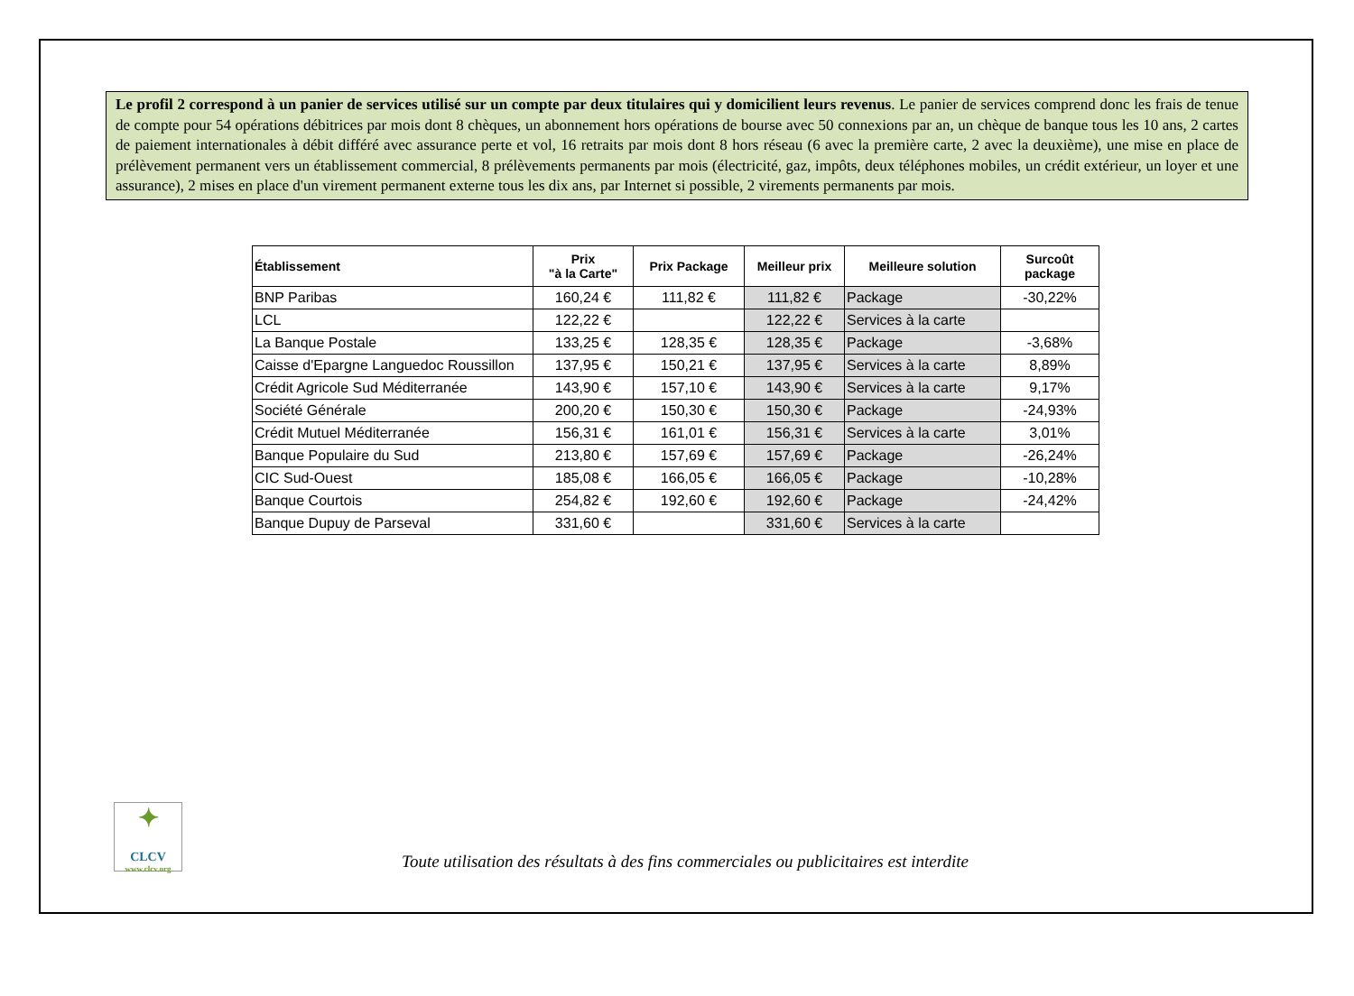Le profil 2 correspond à un panier de services utilisé sur un compte par deux titulaires qui y domicilient leurs revenus. Le panier de services comprend donc les frais de tenue de compte pour 54 opérations débitrices par mois dont 8 chèques, un abonnement hors opérations de bourse avec 50 connexions par an, un chèque de banque tous les 10 ans, 2 cartes de paiement internationales à débit différé avec assurance perte et vol, 16 retraits par mois dont 8 hors réseau (6 avec la première carte, 2 avec la deuxième), une mise en place de prélèvement permanent vers un établissement commercial, 8 prélèvements permanents par mois (électricité, gaz, impôts, deux téléphones mobiles, un crédit extérieur, un loyer et une assurance), 2 mises en place d'un virement permanent externe tous les dix ans, par Internet si possible, 2 virements permanents par mois.
| Établissement | Prix "à la Carte" | Prix Package | Meilleur prix | Meilleure solution | Surcoût package |
| --- | --- | --- | --- | --- | --- |
| BNP Paribas | 160,24 € | 111,82 € | 111,82 € | Package | -30,22% |
| LCL | 122,22 € | | 122,22 € | Services à la carte | |
| La Banque Postale | 133,25 € | 128,35 € | 128,35 € | Package | -3,68% |
| Caisse d'Epargne Languedoc Roussillon | 137,95 € | 150,21 € | 137,95 € | Services à la carte | 8,89% |
| Crédit Agricole Sud Méditerranée | 143,90 € | 157,10 € | 143,90 € | Services à la carte | 9,17% |
| Société Générale | 200,20 € | 150,30 € | 150,30 € | Package | -24,93% |
| Crédit Mutuel Méditerranée | 156,31 € | 161,01 € | 156,31 € | Services à la carte | 3,01% |
| Banque Populaire du Sud | 213,80 € | 157,69 € | 157,69 € | Package | -26,24% |
| CIC Sud-Ouest | 185,08 € | 166,05 € | 166,05 € | Package | -10,28% |
| Banque Courtois | 254,82 € | 192,60 € | 192,60 € | Package | -24,42% |
| Banque Dupuy de Parseval | 331,60 € | | 331,60 € | Services à la carte | |
✦
CLCV
www.clcv.org
Toute utilisation des résultats à des fins commerciales ou publicitaires est interdite